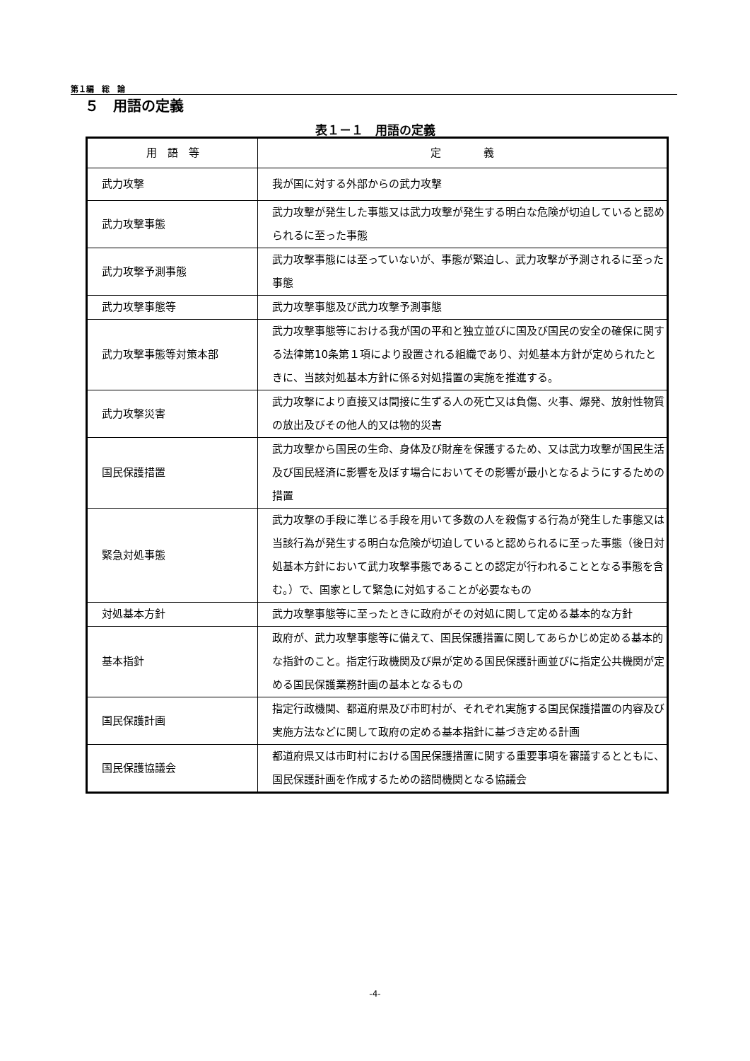第１編　総　論
５　用語の定義
表１－１　用語の定義
| 用 語 等 | 定 義 |
| --- | --- |
| 武力攻撃 | 我が国に対する外部からの武力攻撃 |
| 武力攻撃事態 | 武力攻撃が発生した事態又は武力攻撃が発生する明白な危険が切迫していると認められるに至った事態 |
| 武力攻撃予測事態 | 武力攻撃事態には至っていないが、事態が緊迫し、武力攻撃が予測されるに至った事態 |
| 武力攻撃事態等 | 武力攻撃事態及び武力攻撃予測事態 |
| 武力攻撃事態等対策本部 | 武力攻撃事態等における我が国の平和と独立並びに国及び国民の安全の確保に関する法律第10条第１項により設置される組織であり、対処基本方針が定められたときに、当該対処基本方針に係る対処措置の実施を推進する。 |
| 武力攻撃災害 | 武力攻撃により直接又は間接に生ずる人の死亡又は負傷、火事、爆発、放射性物質の放出及びその他人的又は物的災害 |
| 国民保護措置 | 武力攻撃から国民の生命、身体及び財産を保護するため、又は武力攻撃が国民生活及び国民経済に影響を及ぼす場合においてその影響が最小となるようにするための措置 |
| 緊急対処事態 | 武力攻撃の手段に準じる手段を用いて多数の人を殺傷する行為が発生した事態又は当該行為が発生する明白な危険が切迫していると認められるに至った事態（後日対処基本方針において武力攻撃事態であることの認定が行われることとなる事態を含む。）で、国家として緊急に対処することが必要なもの |
| 対処基本方針 | 武力攻撃事態等に至ったときに政府がその対処に関して定める基本的な方針 |
| 基本指針 | 政府が、武力攻撃事態等に備えて、国民保護措置に関してあらかじめ定める基本的な指針のこと。指定行政機関及び県が定める国民保護計画並びに指定公共機関が定める国民保護業務計画の基本となるもの |
| 国民保護計画 | 指定行政機関、都道府県及び市町村が、それぞれ実施する国民保護措置の内容及び実施方法などに関して政府の定める基本指針に基づき定める計画 |
| 国民保護協議会 | 都道府県又は市町村における国民保護措置に関する重要事項を審議するとともに、国民保護計画を作成するための諮問機関となる協議会 |
-4-